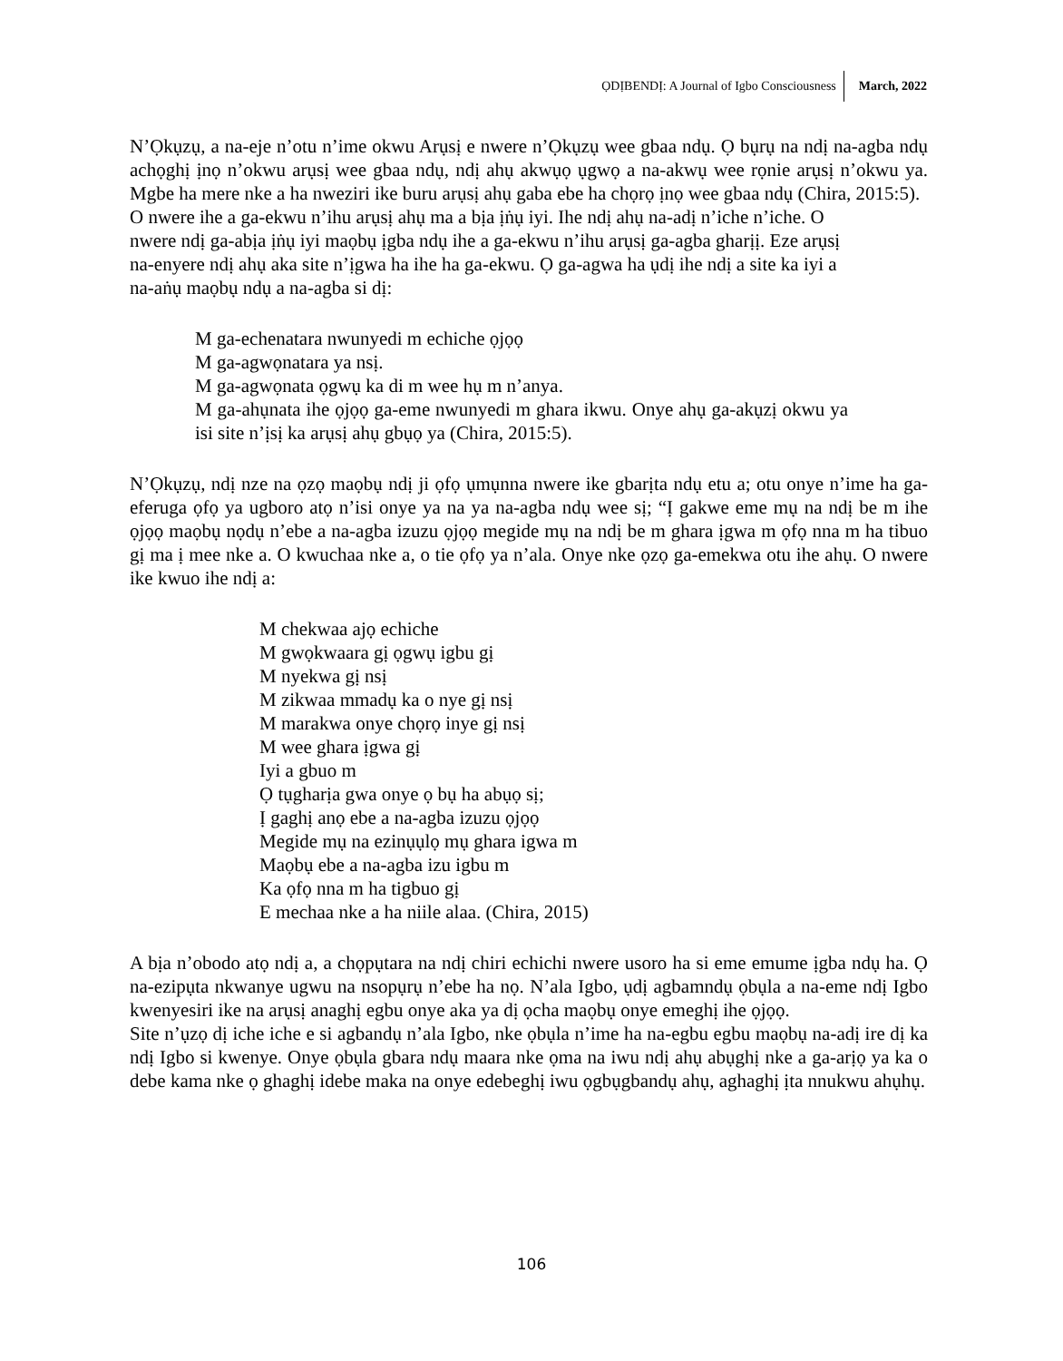ỌDỊBENDỊ: A Journal of Igbo Consciousness March, 2022
N’Ọkụzụ, a na-eje n’otu n’ime okwu Arụsị e nwere n’Ọkụzụ wee gbaa ndụ. Ọ bụrụ na ndị na-agba ndụ achọghị ịnọ n’okwu arụsị wee gbaa ndụ, ndị ahụ akwụọ ụgwọ a na-akwụ wee rọnie arụsị n’okwu ya. Mgbe ha mere nke a ha nweziri ike buru arụsị ahụ gaba ebe ha chọrọ ịnọ wee gbaa ndụ (Chira, 2015:5).
O nwere ihe a ga-ekwu n’ihu arụsị ahụ ma a bịa ịṅụ iyi. Ihe ndị ahụ na-adị n’iche n’iche. O nwere ndị ga-abịa ịṅụ iyi maọbụ ịgba ndụ ihe a ga-ekwu n’ihu arụsị ga-agba gharịị. Eze arụsị na-enyere ndị ahụ aka site n’ịgwa ha ihe ha ga-ekwu. Ọ ga-agwa ha ụdị ihe ndị a site ka iyi a na-aṅụ maọbụ ndụ a na-agba si dị:
M ga-echenatara nwunyedi m echiche ọjọọ
M ga-agwọnatara ya nsị.
M ga-agwọnata ọgwụ ka di m wee hụ m n’anya.
M ga-ahụnata ihe ọjọọ ga-eme nwunyedi m ghara ikwu. Onye ahụ ga-akụzị okwu ya isi site n’ịsị ka arụsị ahụ gbụọ ya (Chira, 2015:5).
N’Ọkụzụ, ndị nze na ọzọ maọbụ ndị ji ọfọ ụmụnna nwere ike gbarịta ndụ etu a; otu onye n’ime ha ga-eferuga ọfọ ya ugboro atọ n’isi onye ya na ya na-agba ndụ wee sị; “Ị gakwe eme mụ na ndị be m ihe ọjọọ maọbụ nọdụ n’ebe a na-agba izuzu ọjọọ megide mụ na ndị be m ghara ịgwa m ọfọ nna m ha tibuo gị ma ị mee nke a. O kwuchaa nke a, o tie ọfọ ya n’ala. Onye nke ọzọ ga-emekwa otu ihe ahụ. O nwere ike kwuo ihe ndị a:
M chekwaa ajọ echiche
M gwọkwaara gị ọgwụ igbu gị
M nyekwa gị nsị
M zikwaa mmadụ ka o nye gị nsị
M marakwa onye chọrọ inye gị nsị
M wee ghara ịgwa gị
Iyi a gbuo m
Ọ tụgharịa gwa onye ọ bụ ha abụọ sị;
Ị gaghị anọ ebe a na-agba izuzu ọjọọ
Megide mụ na ezinụụlọ mụ ghara igwa m
Maọbụ ebe a na-agba izu igbu m
Ka ọfọ nna m ha tigbuo gị
E mechaa nke a ha niile alaa. (Chira, 2015)
A bịa n’obodo atọ ndị a, a chọpụtara na ndị chiri echichi nwere usoro ha si eme emume ịgba ndụ ha. Ọ na-ezipụta nkwanye ugwu na nsopụrụ n’ebe ha nọ. N’ala Igbo, ụdị agbamndụ ọbụla a na-eme ndị Igbo kwenyesiri ike na arụsị anaghị egbu onye aka ya dị ọcha maọbụ onye emeghị ihe ọjọọ.
Site n’ụzọ dị iche iche e si agbandụ n’ala Igbo, nke ọbụla n’ime ha na-egbu egbu maọbụ na-adị ire dị ka ndị Igbo si kwenye. Onye ọbụla gbara ndụ maara nke ọma na iwu ndị ahụ abụghị nke a ga-arịọ ya ka o debe kama nke ọ ghaghị idebe maka na onye edebeghị iwu ọgbụgbandụ ahụ, aghaghị ịta nnukwu ahụhụ.
106